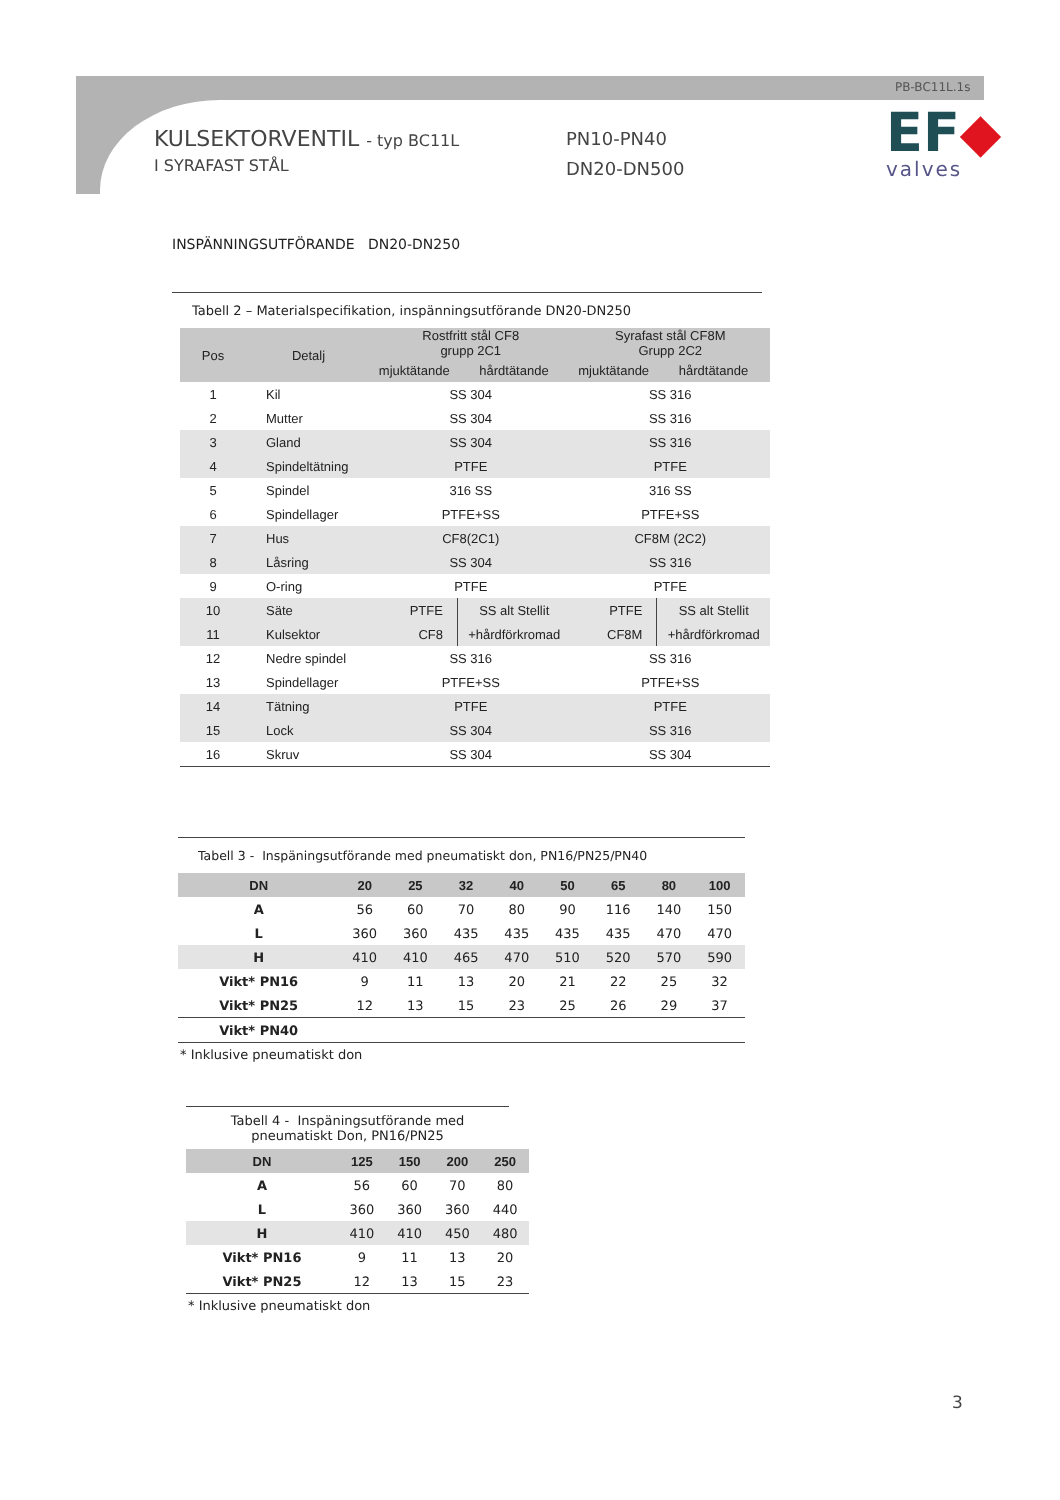PB-BC11L.1s
KULSEKTORVENTIL - typ BC11L
I SYRAFAST STÅL
PN10-PN40
DN20-DN500
EF◆
valves
INSPÄNNINGSUTFÖRANDE DN20-DN250
Tabell 2 – Materialspecifikation, inspänningsutförande DN20-DN250
| Pos | Detalj | Rostfritt stål CF8 grupp 2C1 | | Syrafast stål CF8M Grupp 2C2 | |
| --- | --- | --- | --- | --- | --- |
| | | mjuktätande | hårdtätande | mjuktätande | hårdtätande |
| 1 | Kil | SS 304 | | SS 316 | |
| 2 | Mutter | SS 304 | | SS 316 | |
| 3 | Gland | SS 304 | | SS 316 | |
| 4 | Spindeltätning | PTFE | | PTFE | |
| 5 | Spindel | 316 SS | | 316 SS | |
| 6 | Spindellager | PTFE+SS | | PTFE+SS | |
| 7 | Hus | CF8(2C1) | | CF8M (2C2) | |
| 8 | Låsring | SS 304 | | SS 316 | |
| 9 | O-ring | PTFE | | PTFE | |
| 10 | Säte | PTFE | SS alt Stellit | PTFE | SS alt Stellit |
| 11 | Kulsektor | CF8 | +hårdförkromad | CF8M | +hårdförkromad |
| 12 | Nedre spindel | SS 316 | | SS 316 | |
| 13 | Spindellager | PTFE+SS | | PTFE+SS | |
| 14 | Tätning | PTFE | | PTFE | |
| 15 | Lock | SS 304 | | SS 316 | |
| 16 | Skruv | SS 304 | | SS 304 | |
Tabell 3 - Inspäningsutförande med pneumatiskt don, PN16/PN25/PN40
| DN | 20 | 25 | 32 | 40 | 50 | 65 | 80 | 100 |
| --- | --- | --- | --- | --- | --- | --- | --- | --- |
| A | 56 | 60 | 70 | 80 | 90 | 116 | 140 | 150 |
| L | 360 | 360 | 435 | 435 | 435 | 435 | 470 | 470 |
| H | 410 | 410 | 465 | 470 | 510 | 520 | 570 | 590 |
| Vikt* PN16 | 9 | 11 | 13 | 20 | 21 | 22 | 25 | 32 |
| Vikt* PN25 | 12 | 13 | 15 | 23 | 25 | 26 | 29 | 37 |
| Vikt* PN40 | | | | | | | | |
* Inklusive pneumatiskt don
Tabell 4 - Inspäningsutförande med pneumatiskt Don, PN16/PN25
| DN | 125 | 150 | 200 | 250 |
| --- | --- | --- | --- | --- |
| A | 56 | 60 | 70 | 80 |
| L | 360 | 360 | 360 | 440 |
| H | 410 | 410 | 450 | 480 |
| Vikt* PN16 | 9 | 11 | 13 | 20 |
| Vikt* PN25 | 12 | 13 | 15 | 23 |
* Inklusive pneumatiskt don
3